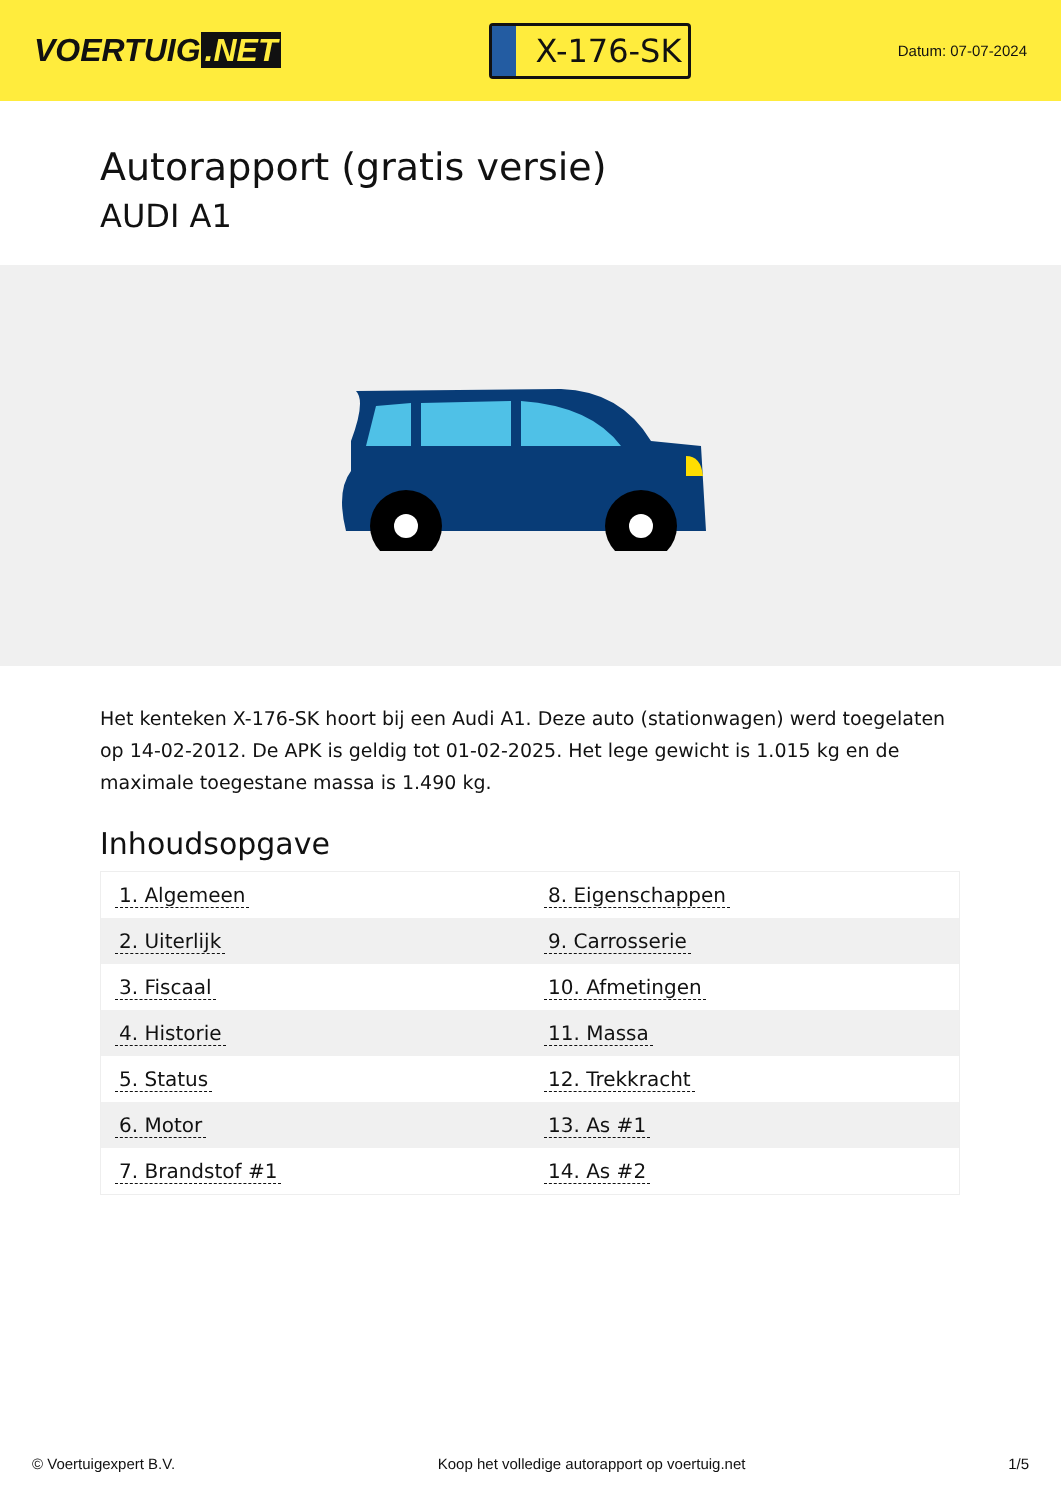VOERTUIG.NET
X-176-SK
Datum: 07-07-2024
Autorapport (gratis versie)
AUDI A1
Het kenteken X-176-SK hoort bij een Audi A1. Deze auto (stationwagen) werd toegelaten op 14-02-2012. De APK is geldig tot 01-02-2025. Het lege gewicht is 1.015 kg en de maximale toegestane massa is 1.490 kg.
Inhoudsopgave
| 1. Algemeen | 8. Eigenschappen |
| 2. Uiterlijk | 9. Carrosserie |
| 3. Fiscaal | 10. Afmetingen |
| 4. Historie | 11. Massa |
| 5. Status | 12. Trekkracht |
| 6. Motor | 13. As #1 |
| 7. Brandstof #1 | 14. As #2 |
© Voertuigexpert B.V. Koop het volledige autorapport op voertuig.net 1/5